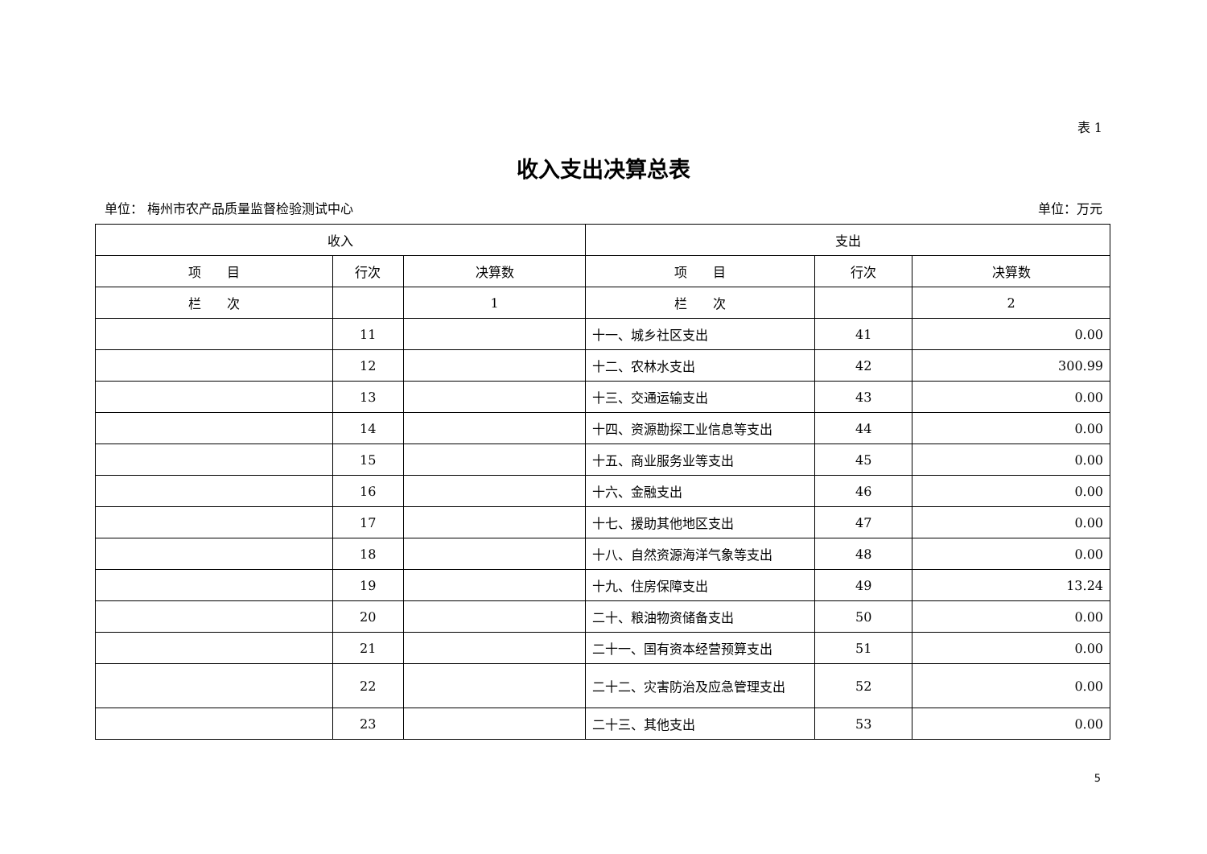表 1
收入支出决算总表
单位： 梅州市农产品质量监督检验测试中心 单位：万元
| 收入 | | | 支出 | | |
| --- | --- | --- | --- | --- | --- |
| 项 目 | 行次 | 决算数 | 项 目 | 行次 | 决算数 |
| 栏 次 | | 1 | 栏 次 | | 2 |
| | 11 | | 十一、城乡社区支出 | 41 | 0.00 |
| | 12 | | 十二、农林水支出 | 42 | 300.99 |
| | 13 | | 十三、交通运输支出 | 43 | 0.00 |
| | 14 | | 十四、资源勘探工业信息等支出 | 44 | 0.00 |
| | 15 | | 十五、商业服务业等支出 | 45 | 0.00 |
| | 16 | | 十六、金融支出 | 46 | 0.00 |
| | 17 | | 十七、援助其他地区支出 | 47 | 0.00 |
| | 18 | | 十八、自然资源海洋气象等支出 | 48 | 0.00 |
| | 19 | | 十九、住房保障支出 | 49 | 13.24 |
| | 20 | | 二十、粮油物资储备支出 | 50 | 0.00 |
| | 21 | | 二十一、国有资本经营预算支出 | 51 | 0.00 |
| | 22 | | 二十二、灾害防治及应急管理支出 | 52 | 0.00 |
| | 23 | | 二十三、其他支出 | 53 | 0.00 |
5